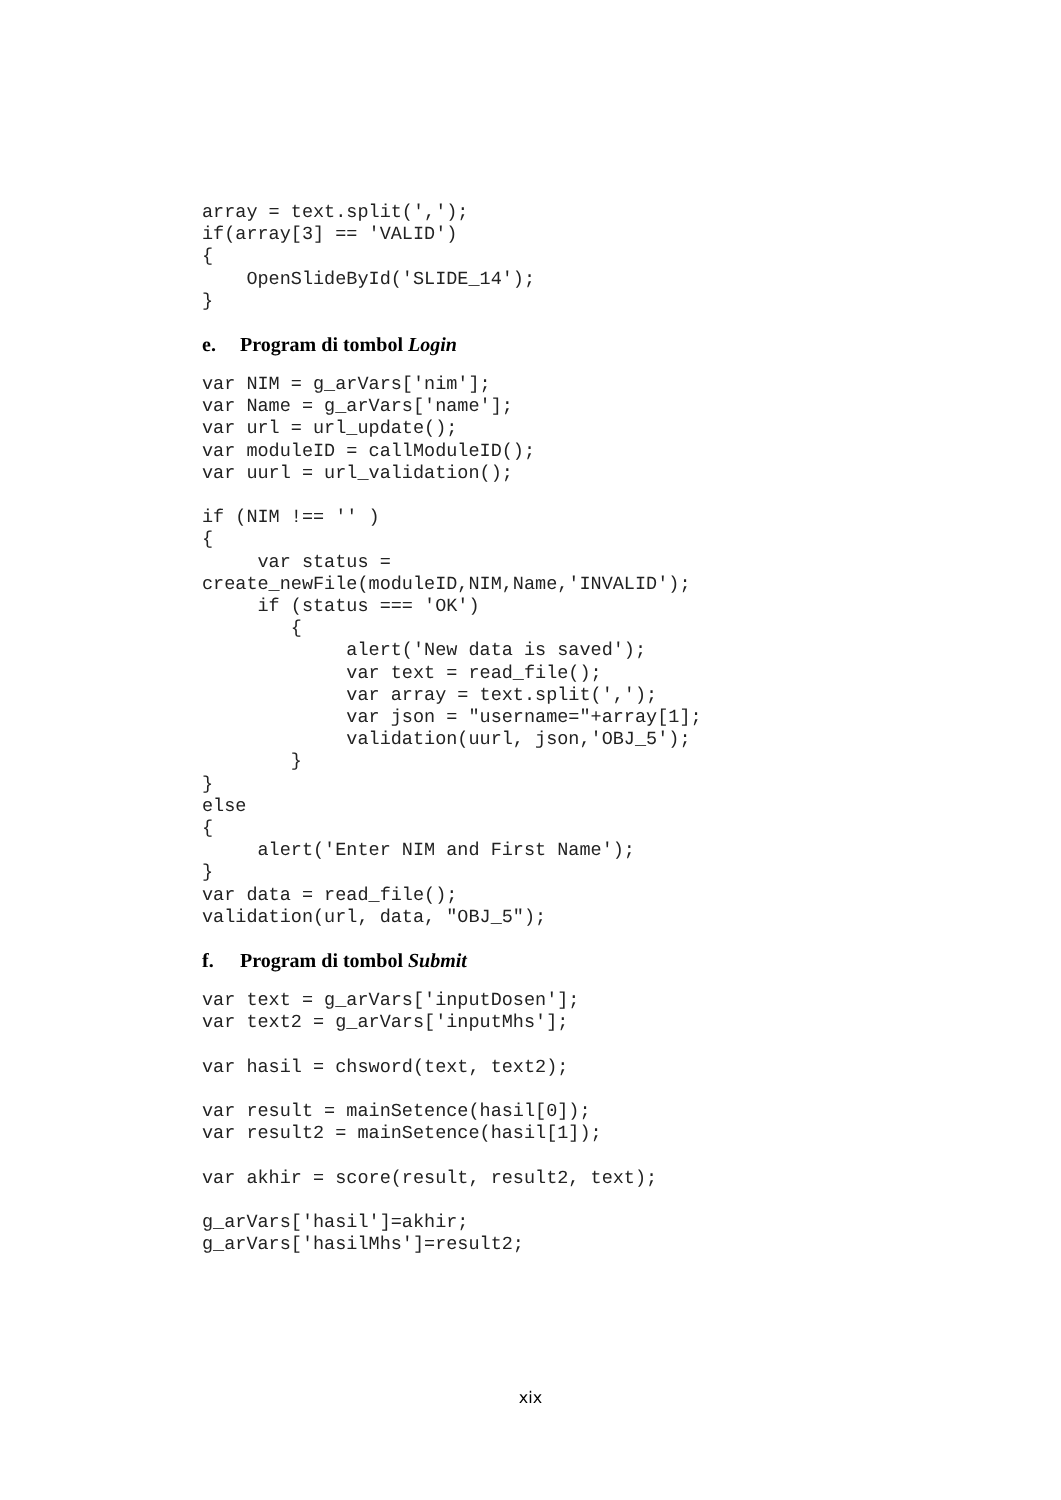array = text.split(',');
if(array[3] == 'VALID')
{
    OpenSlideById('SLIDE_14');
}
e. Program di tombol Login
var NIM = g_arVars['nim'];
var Name = g_arVars['name'];
var url = url_update();
var moduleID = callModuleID();
var uurl = url_validation();

if (NIM !== '' )
{
     var status = 
create_newFile(moduleID,NIM,Name,'INVALID');
     if (status === 'OK')
        {
             alert('New data is saved');
             var text = read_file();
             var array = text.split(',');
             var json = "username="+array[1];
             validation(uurl, json,'OBJ_5');
        }
}
else
{
     alert('Enter NIM and First Name');
}
var data = read_file();
validation(url, data, "OBJ_5");
f. Program di tombol Submit
var text = g_arVars['inputDosen'];
var text2 = g_arVars['inputMhs'];

var hasil = chsword(text, text2);

var result = mainSetence(hasil[0]);
var result2 = mainSetence(hasil[1]);

var akhir = score(result, result2, text);

g_arVars['hasil']=akhir;
g_arVars['hasilMhs']=result2;
xix